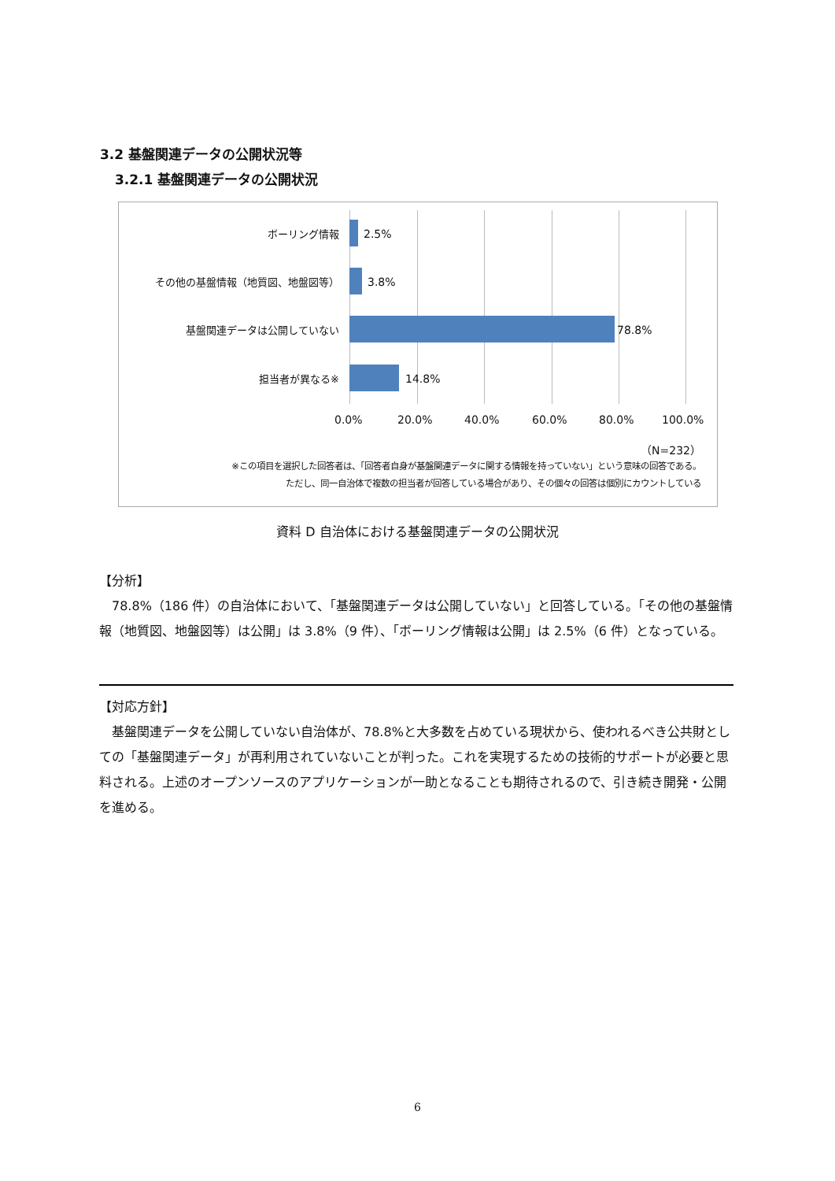3.2 基盤関連データの公開状況等
3.2.1 基盤関連データの公開状況
ボーリング情報 2.5%
その他の基盤情報（地質図、地盤図等） 3.8%
基盤関連データは公開していない 78.8%
担当者が異なる※ 14.8%
0.0% 20.0% 40.0% 60.0% 80.0% 100.0%
（N=232）
※この項目を選択した回答者は、「回答者自身が基盤関連データに関する情報を持っていない」という意味の回答である。
ただし、同一自治体で複数の担当者が回答している場合があり、その個々の回答は個別にカウントしている
資料 D 自治体における基盤関連データの公開状況
【分析】
　78.8%（186 件）の自治体において、「基盤関連データは公開していない」と回答している。「その他の基盤情報（地質図、地盤図等）は公開」は 3.8%（9 件）、「ボーリング情報は公開」は 2.5%（6 件）となっている。
【対応方針】
　基盤関連データを公開していない自治体が、78.8%と大多数を占めている現状から、使われるべき公共財としての「基盤関連データ」が再利用されていないことが判った。これを実現するための技術的サポートが必要と思料される。上述のオープンソースのアプリケーションが一助となることも期待されるので、引き続き開発・公開を進める。
6